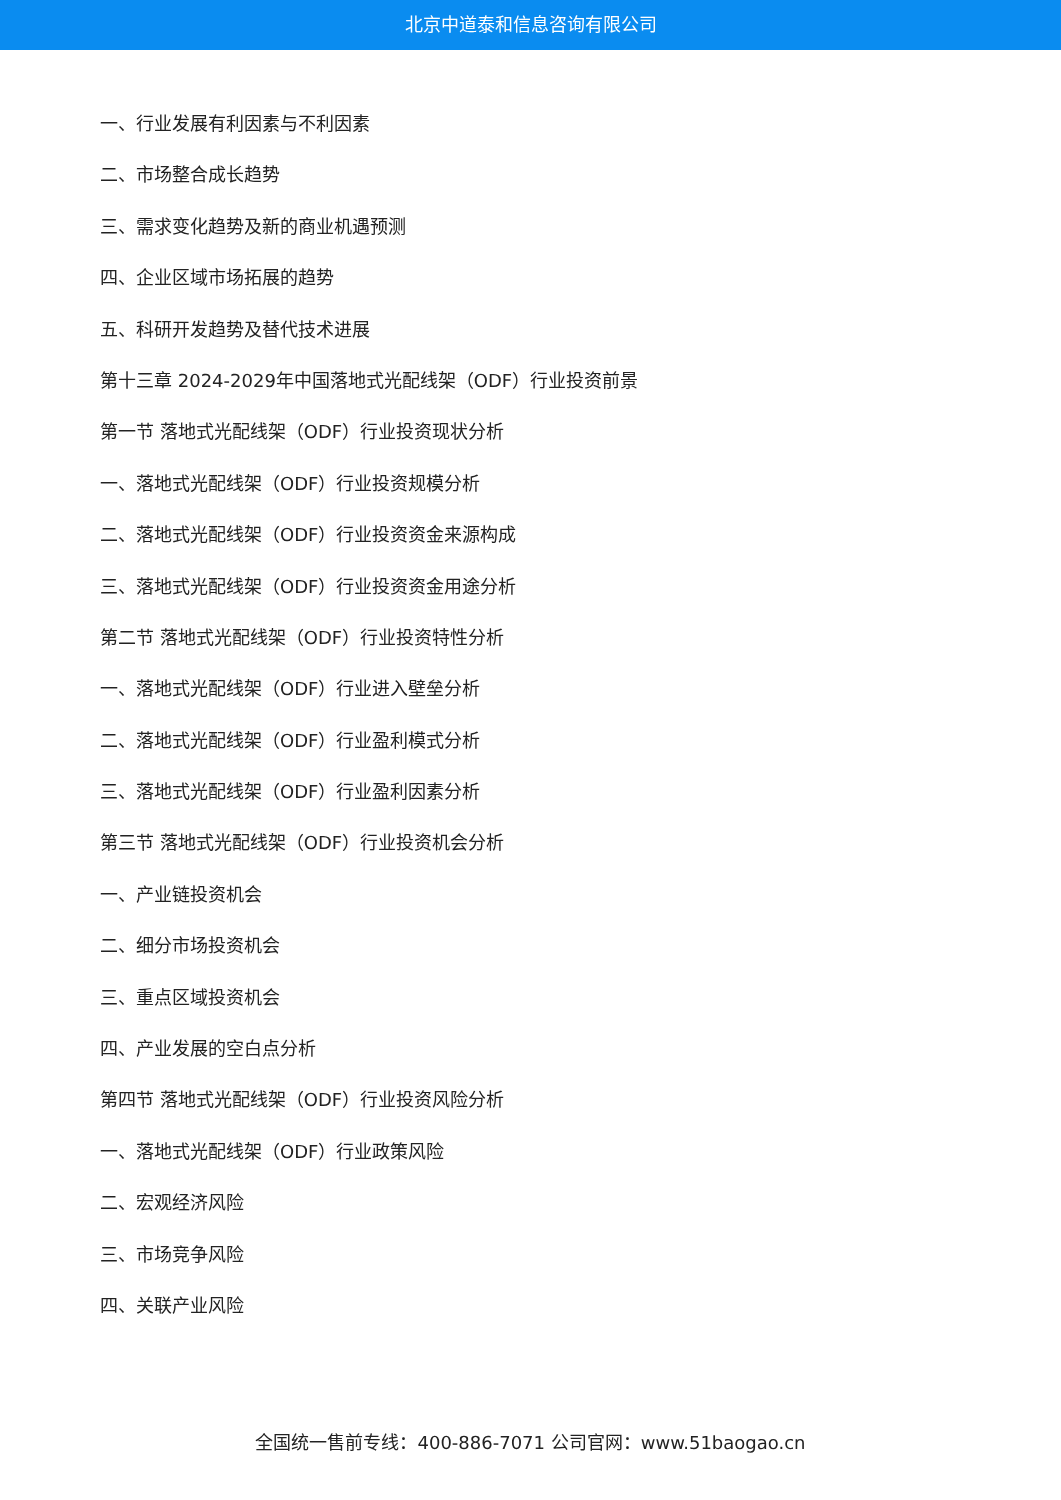北京中道泰和信息咨询有限公司
一、行业发展有利因素与不利因素
二、市场整合成长趋势
三、需求变化趋势及新的商业机遇预测
四、企业区域市场拓展的趋势
五、科研开发趋势及替代技术进展
第十三章 2024-2029年中国落地式光配线架（ODF）行业投资前景
第一节 落地式光配线架（ODF）行业投资现状分析
一、落地式光配线架（ODF）行业投资规模分析
二、落地式光配线架（ODF）行业投资资金来源构成
三、落地式光配线架（ODF）行业投资资金用途分析
第二节 落地式光配线架（ODF）行业投资特性分析
一、落地式光配线架（ODF）行业进入壁垒分析
二、落地式光配线架（ODF）行业盈利模式分析
三、落地式光配线架（ODF）行业盈利因素分析
第三节 落地式光配线架（ODF）行业投资机会分析
一、产业链投资机会
二、细分市场投资机会
三、重点区域投资机会
四、产业发展的空白点分析
第四节 落地式光配线架（ODF）行业投资风险分析
一、落地式光配线架（ODF）行业政策风险
二、宏观经济风险
三、市场竞争风险
四、关联产业风险
全国统一售前专线：400-886-7071 公司官网：www.51baogao.cn